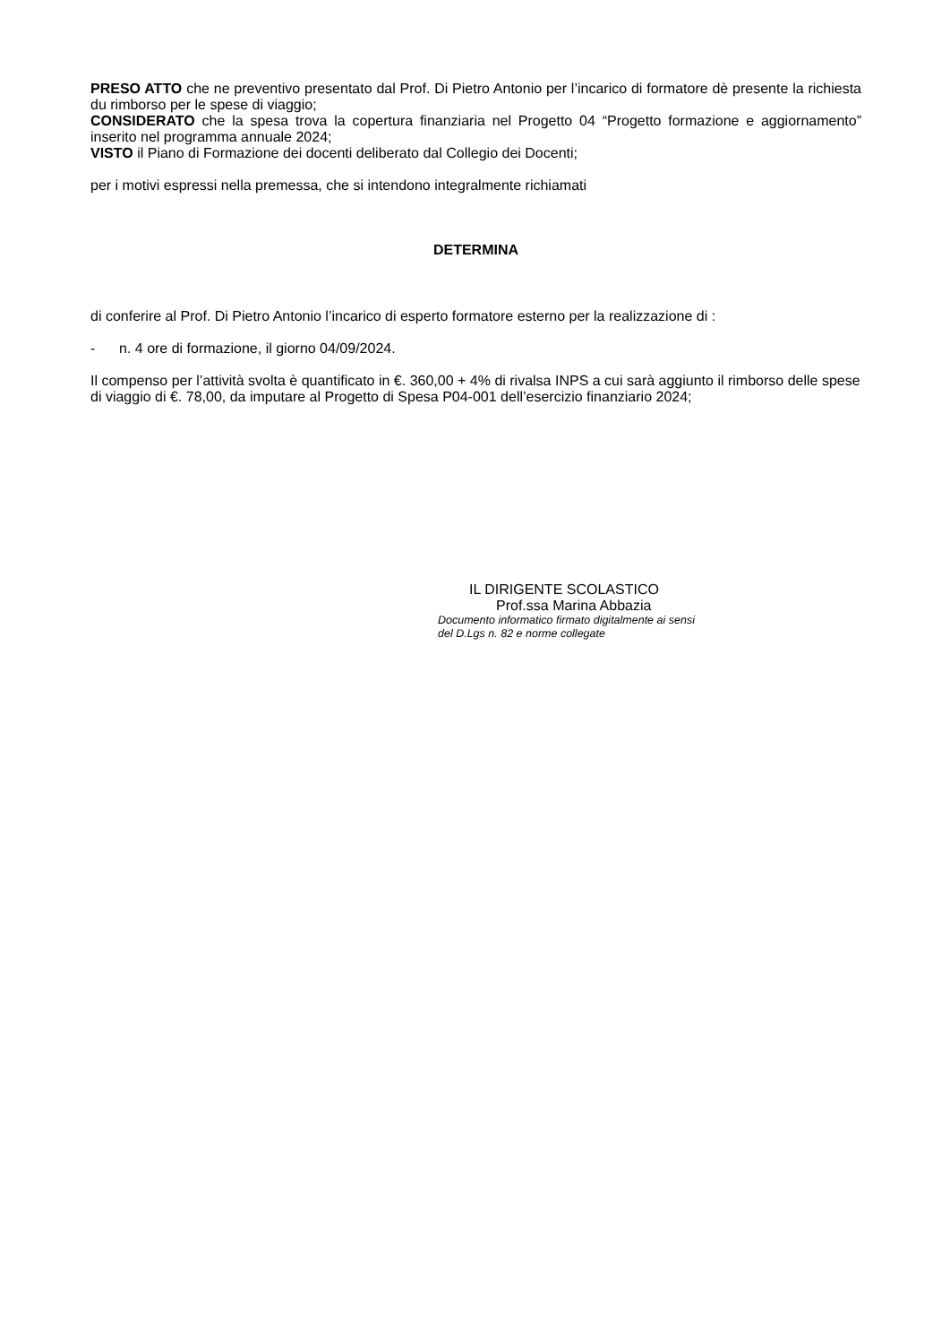PRESO ATTO che ne preventivo presentato dal Prof. Di Pietro Antonio per l’incarico di formatore dè presente la richiesta du rimborso per le spese di viaggio;
CONSIDERATO che la spesa trova la copertura finanziaria nel Progetto 04 “Progetto formazione e aggiornamento” inserito nel programma annuale 2024;
VISTO il Piano di Formazione dei docenti deliberato dal Collegio dei Docenti;
per i motivi espressi nella premessa, che si intendono integralmente richiamati
DETERMINA
di conferire al Prof. Di Pietro Antonio l’incarico di esperto formatore esterno per la realizzazione di :
- n. 4 ore di formazione, il giorno 04/09/2024.
Il compenso per l’attività svolta è quantificato in €. 360,00 + 4% di rivalsa INPS a cui sarà aggiunto il rimborso delle spese di viaggio di €. 78,00, da imputare al Progetto di Spesa P04-001 dell’esercizio finanziario 2024;
IL DIRIGENTE SCOLASTICO
Prof.ssa Marina Abbazia
Documento informatico firmato digitalmente ai sensi
del D.Lgs n. 82 e norme collegate